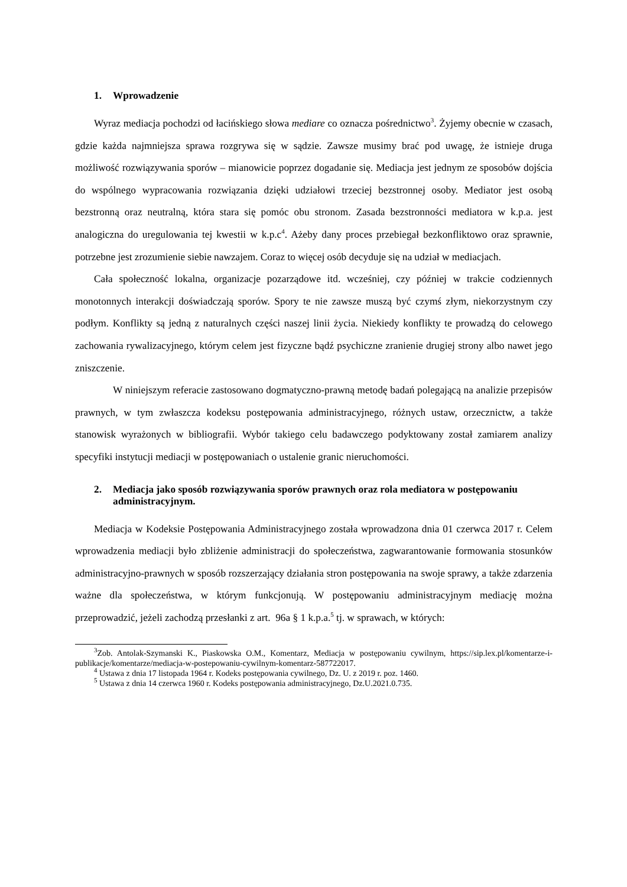1. Wprowadzenie
Wyraz mediacja pochodzi od łacińskiego słowa mediare co oznacza pośrednictwo<sup>3</sup>. Żyjemy obecnie w czasach, gdzie każda najmniejsza sprawa rozgrywa się w sądzie. Zawsze musimy brać pod uwagę, że istnieje druga możliwość rozwiązywania sporów – mianowicie poprzez dogadanie się. Mediacja jest jednym ze sposobów dojścia do wspólnego wypracowania rozwiązania dzięki udziałowi trzeciej bezstronnej osoby. Mediator jest osobą bezstronną oraz neutralną, która stara się pomóc obu stronom. Zasada bezstronności mediatora w k.p.a. jest analogiczna do uregulowania tej kwestii w k.p.c<sup>4</sup>. Ażeby dany proces przebiegał bezkonfliktowo oraz sprawnie, potrzebne jest zrozumienie siebie nawzajem. Coraz to więcej osób decyduje się na udział w mediacjach.
Cała społeczność lokalna, organizacje pozarządowe itd. wcześniej, czy później w trakcie codziennych monotonnych interakcji doświadczają sporów. Spory te nie zawsze muszą być czymś złym, niekorzystnym czy podłym. Konflikty są jedną z naturalnych części naszej linii życia. Niekiedy konflikty te prowadzą do celowego zachowania rywalizacyjnego, którym celem jest fizyczne bądź psychiczne zranienie drugiej strony albo nawet jego zniszczenie.
W niniejszym referacie zastosowano dogmatyczno-prawną metodę badań polegającą na analizie przepisów prawnych, w tym zwłaszcza kodeksu postępowania administracyjnego, różnych ustaw, orzecznictw, a także stanowisk wyrażonych w bibliografii. Wybór takiego celu badawczego podyktowany został zamiarem analizy specyfiki instytucji mediacji w postępowaniach o ustalenie granic nieruchomości.
2. Mediacja jako sposób rozwiązywania sporów prawnych oraz rola mediatora w postępowaniu administracyjnym.
Mediacja w Kodeksie Postępowania Administracyjnego została wprowadzona dnia 01 czerwca 2017 r. Celem wprowadzenia mediacji było zbliżenie administracji do społeczeństwa, zagwarantowanie formowania stosunków administracyjno-prawnych w sposób rozszerzający działania stron postępowania na swoje sprawy, a także zdarzenia ważne dla społeczeństwa, w którym funkcjonują. W postępowaniu administracyjnym mediację można przeprowadzić, jeżeli zachodzą przesłanki z art. 96a § 1 k.p.a.<sup>5</sup> tj. w sprawach, w których:
<sup>3</sup> Zob. Antolak-Szymanski K., Piaskowska O.M., Komentarz, Mediacja w postępowaniu cywilnym, https://sip.lex.pl/komentarze-i-publikacje/komentarze/mediacja-w-postepowaniu-cywilnym-komentarz-587722017.
<sup>4</sup> Ustawa z dnia 17 listopada 1964 r. Kodeks postępowania cywilnego, Dz. U. z 2019 r. poz. 1460.
<sup>5</sup> Ustawa z dnia 14 czerwca 1960 r. Kodeks postępowania administracyjnego, Dz.U.2021.0.735.